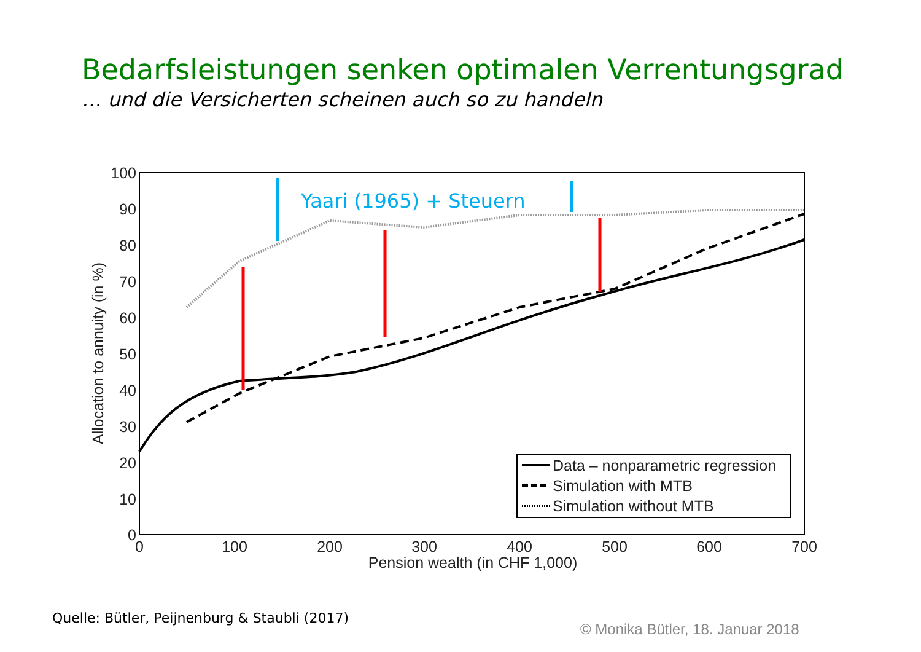Bedarfsleistungen senken optimalen Verrentungsgrad
… und die Versicherten scheinen auch so zu handeln
100
90
80
70
60
50
40
30
20
10
0
0
100
200
300
400
500
600
700
Pension wealth (in CHF 1,000)
Allocation to annuity (in %)
Yaari (1965) + Steuern
Data – nonparametric regression
Simulation with MTB
Simulation without MTB
Quelle: Bütler, Peijnenburg & Staubli (2017)
© Monika Bütler, 18. Januar 2018